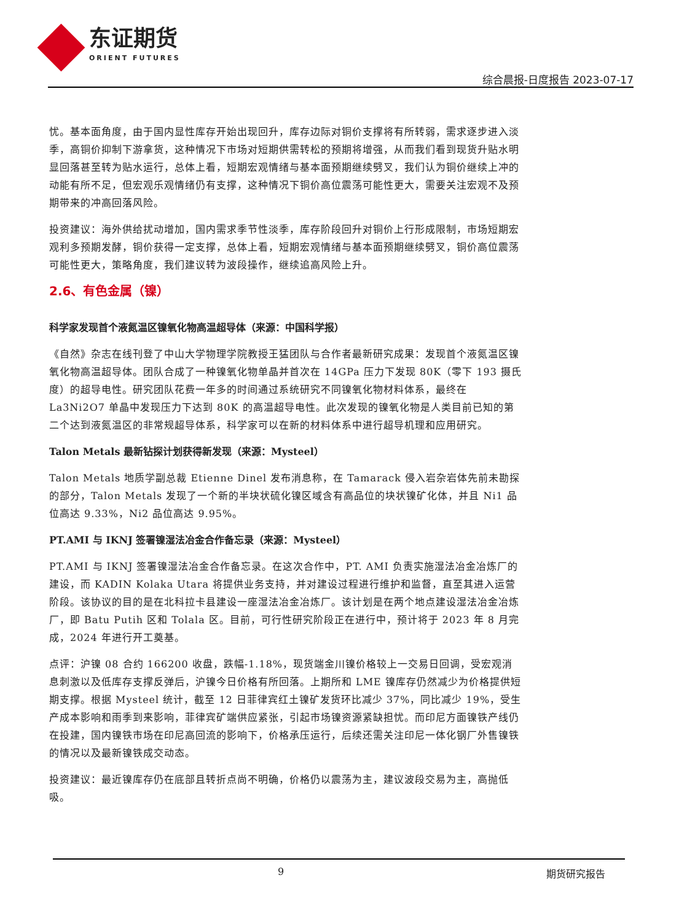东证期货
ORIENT FUTURES
综合晨报-日度报告 2023-07-17
忧。基本面角度，由于国内显性库存开始出现回升，库存边际对铜价支撑将有所转弱，需求逐步进入淡季，高铜价抑制下游拿货，这种情况下市场对短期供需转松的预期将增强，从而我们看到现货升贴水明显回落甚至转为贴水运行，总体上看，短期宏观情绪与基本面预期继续劈叉，我们认为铜价继续上冲的动能有所不足，但宏观乐观情绪仍有支撑，这种情况下铜价高位震荡可能性更大，需要关注宏观不及预期带来的冲高回落风险。
投资建议：海外供给扰动增加，国内需求季节性淡季，库存阶段回升对铜价上行形成限制，市场短期宏观利多预期发酵，铜价获得一定支撑，总体上看，短期宏观情绪与基本面预期继续劈叉，铜价高位震荡可能性更大，策略角度，我们建议转为波段操作，继续追高风险上升。
2.6、有色金属（镍）
科学家发现首个液氮温区镍氧化物高温超导体（来源：中国科学报）
《自然》杂志在线刊登了中山大学物理学院教授王猛团队与合作者最新研究成果：发现首个液氮温区镍氧化物高温超导体。团队合成了一种镍氧化物单晶并首次在 14GPa 压力下发现 80K（零下 193 摄氏度）的超导电性。研究团队花费一年多的时间通过系统研究不同镍氧化物材料体系，最终在 La3Ni2O7 单晶中发现压力下达到 80K 的高温超导电性。此次发现的镍氧化物是人类目前已知的第二个达到液氮温区的非常规超导体系，科学家可以在新的材料体系中进行超导机理和应用研究。
Talon Metals 最新钻探计划获得新发现（来源：Mysteel）
Talon Metals 地质学副总裁 Etienne Dinel 发布消息称，在 Tamarack 侵入岩杂岩体先前未勘探的部分，Talon Metals 发现了一个新的半块状硫化镍区域含有高品位的块状镍矿化体，并且 Ni1 品位高达 9.33%，Ni2 品位高达 9.95%。
PT.AMI 与 IKNJ 签署镍湿法冶金合作备忘录（来源：Mysteel）
PT.AMI 与 IKNJ 签署镍湿法冶金合作备忘录。在这次合作中，PT. AMI 负责实施湿法冶金冶炼厂的建设，而 KADIN Kolaka Utara 将提供业务支持，并对建设过程进行维护和监督，直至其进入运营阶段。该协议的目的是在北科拉卡县建设一座湿法冶金冶炼厂。该计划是在两个地点建设湿法冶金冶炼厂，即 Batu Putih 区和 Tolala 区。目前，可行性研究阶段正在进行中，预计将于 2023 年 8 月完成，2024 年进行开工奠基。
点评：沪镍 08 合约 166200 收盘，跌幅-1.18%，现货端金川镍价格较上一交易日回调，受宏观消息刺激以及低库存支撑反弹后，沪镍今日价格有所回落。上期所和 LME 镍库存仍然减少为价格提供短期支撑。根据 Mysteel 统计，截至 12 日菲律宾红土镍矿发货环比减少 37%，同比减少 19%，受生产成本影响和雨季到来影响，菲律宾矿端供应紧张，引起市场镍资源紧缺担忧。而印尼方面镍铁产线仍在投建，国内镍铁市场在印尼高回流的影响下，价格承压运行，后续还需关注印尼一体化钢厂外售镍铁的情况以及最新镍铁成交动态。
投资建议：最近镍库存仍在底部且转折点尚不明确，价格仍以震荡为主，建议波段交易为主，高抛低吸。
9 期货研究报告